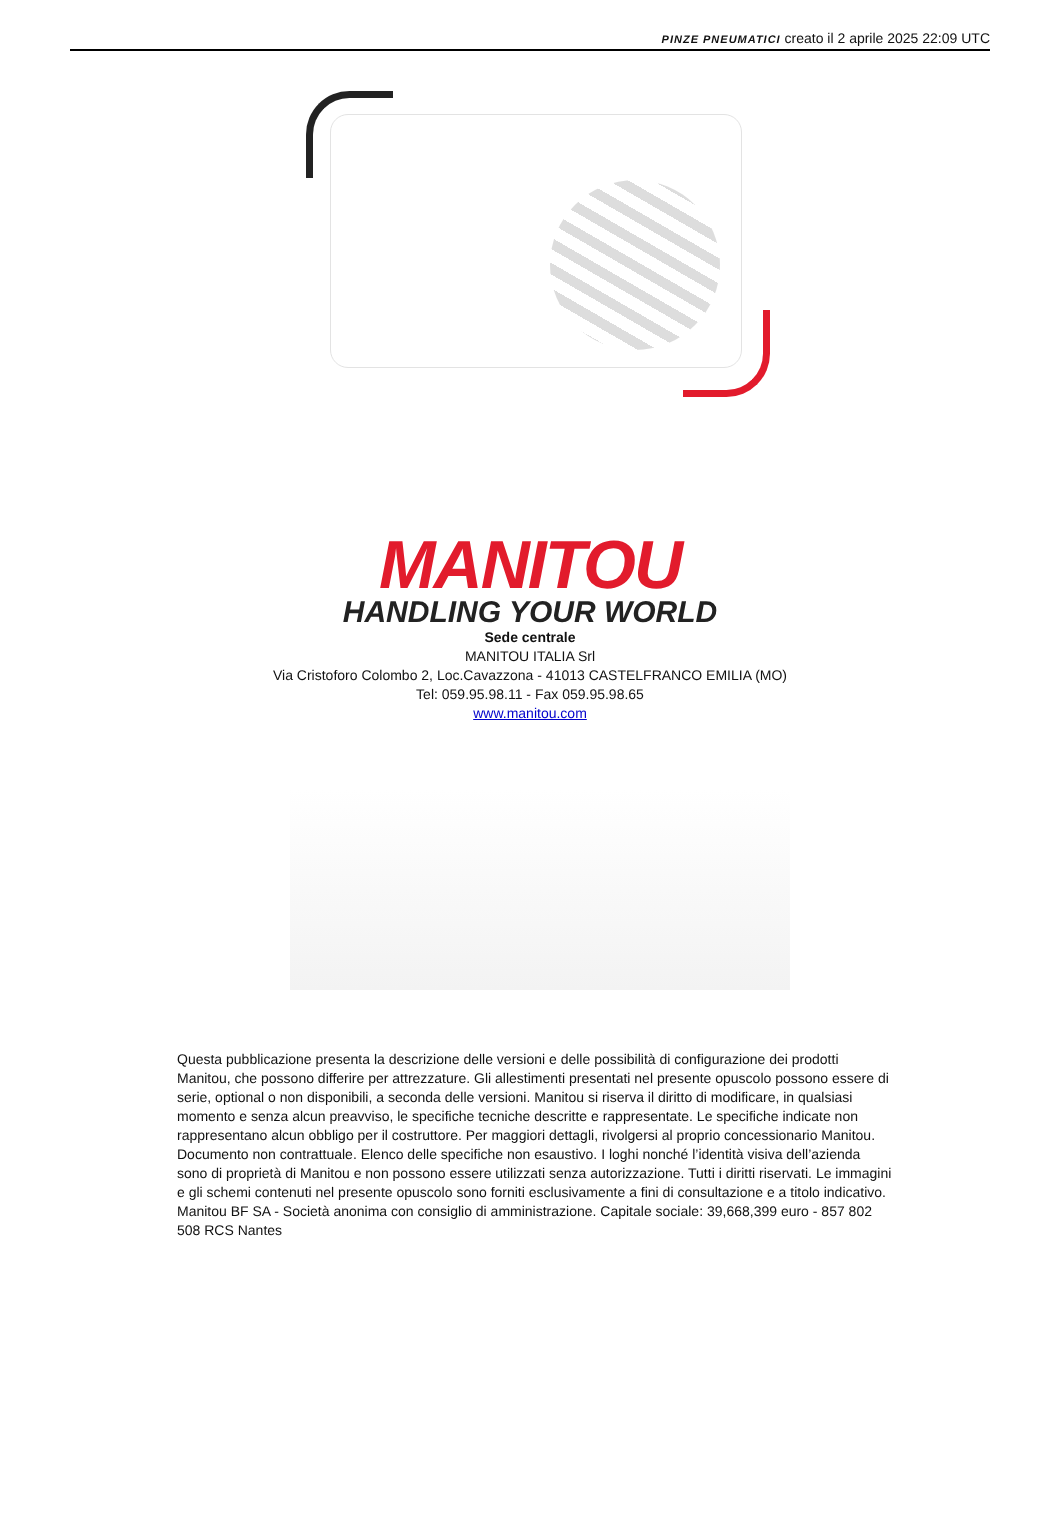PINZE PNEUMATICI creato il 2 aprile 2025 22:09 UTC
MANITOU
HANDLING YOUR WORLD
Sede centrale
MANITOU ITALIA Srl
Via Cristoforo Colombo 2, Loc.Cavazzona - 41013 CASTELFRANCO EMILIA (MO)
Tel: 059.95.98.11 - Fax 059.95.98.65
www.manitou.com
Questa pubblicazione presenta la descrizione delle versioni e delle possibilità di configurazione dei prodotti Manitou, che possono differire per attrezzature. Gli allestimenti presentati nel presente opuscolo possono essere di serie, optional o non disponibili, a seconda delle versioni. Manitou si riserva il diritto di modificare, in qualsiasi momento e senza alcun preavviso, le specifiche tecniche descritte e rappresentate. Le specifiche indicate non rappresentano alcun obbligo per il costruttore. Per maggiori dettagli, rivolgersi al proprio concessionario Manitou. Documento non contrattuale. Elenco delle specifiche non esaustivo. I loghi nonché l’identità visiva dell’azienda sono di proprietà di Manitou e non possono essere utilizzati senza autorizzazione. Tutti i diritti riservati. Le immagini e gli schemi contenuti nel presente opuscolo sono forniti esclusivamente a fini di consultazione e a titolo indicativo.
Manitou BF SA - Società anonima con consiglio di amministrazione. Capitale sociale: 39,668,399 euro - 857 802 508 RCS Nantes